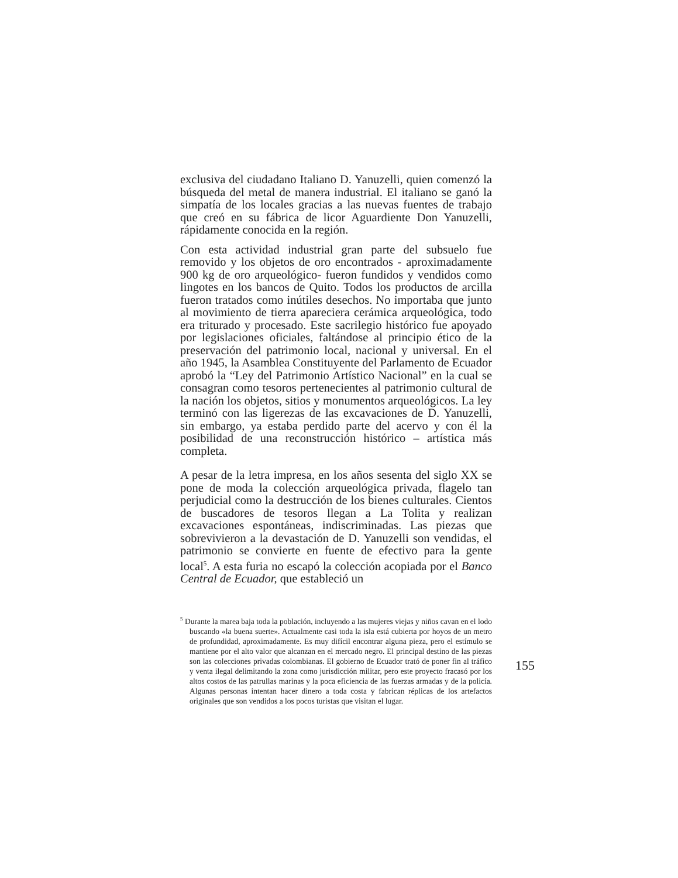exclusiva del ciudadano Italiano D. Yanuzelli, quien comenzó la búsqueda del metal de manera industrial. El italiano se ganó la simpatía de los locales gracias a las nuevas fuentes de trabajo que creó en su fábrica de licor Aguardiente Don Yanuzelli, rápidamente conocida en la región.
Con esta actividad industrial gran parte del subsuelo fue removido y los objetos de oro encontrados - aproximadamente 900 kg de oro arqueológico- fueron fundidos y vendidos como lingotes en los bancos de Quito. Todos los productos de arcilla fueron tratados como inútiles desechos. No importaba que junto al movimiento de tierra apareciera cerámica arqueológica, todo era triturado y procesado. Este sacrilegio histórico fue apoyado por legislaciones oficiales, faltándose al principio ético de la preservación del patrimonio local, nacional y universal. En el año 1945, la Asamblea Constituyente del Parlamento de Ecuador aprobó la “Ley del Patrimonio Artístico Nacional” en la cual se consagran como tesoros pertenecientes al patrimonio cultural de la nación los objetos, sitios y monumentos arqueológicos. La ley terminó con las ligerezas de las excavaciones de D. Yanuzelli, sin embargo, ya estaba perdido parte del acervo y con él la posibilidad de una reconstrucción histórico – artística más completa.
A pesar de la letra impresa, en los años sesenta del siglo XX se pone de moda la colección arqueológica privada, flagelo tan perjudicial como la destrucción de los bienes culturales. Cientos de buscadores de tesoros llegan a La Tolita y realizan excavaciones espontáneas, indiscriminadas. Las piezas que sobrevivieron a la devastación de D. Yanuzelli son vendidas, el patrimonio se convierte en fuente de efectivo para la gente local<sup>5</sup>. A esta furia no escapó la colección acopiada por el Banco Central de Ecuador, que estableció un
<sup>5</sup> Durante la marea baja toda la población, incluyendo a las mujeres viejas y niños cavan en el lodo buscando «la buena suerte». Actualmente casi toda la isla está cubierta por hoyos de un metro de profundidad, aproximadamente. Es muy difícil encontrar alguna pieza, pero el estímulo se mantiene por el alto valor que alcanzan en el mercado negro. El principal destino de las piezas son las colecciones privadas colombianas. El gobierno de Ecuador trató de poner fin al tráfico y venta ilegal delimitando la zona como jurisdicción militar, pero este proyecto fracasó por los altos costos de las patrullas marinas y la poca eficiencia de las fuerzas armadas y de la policía. Algunas personas intentan hacer dinero a toda costa y fabrican réplicas de los artefactos originales que son vendidos a los pocos turistas que visitan el lugar.
155